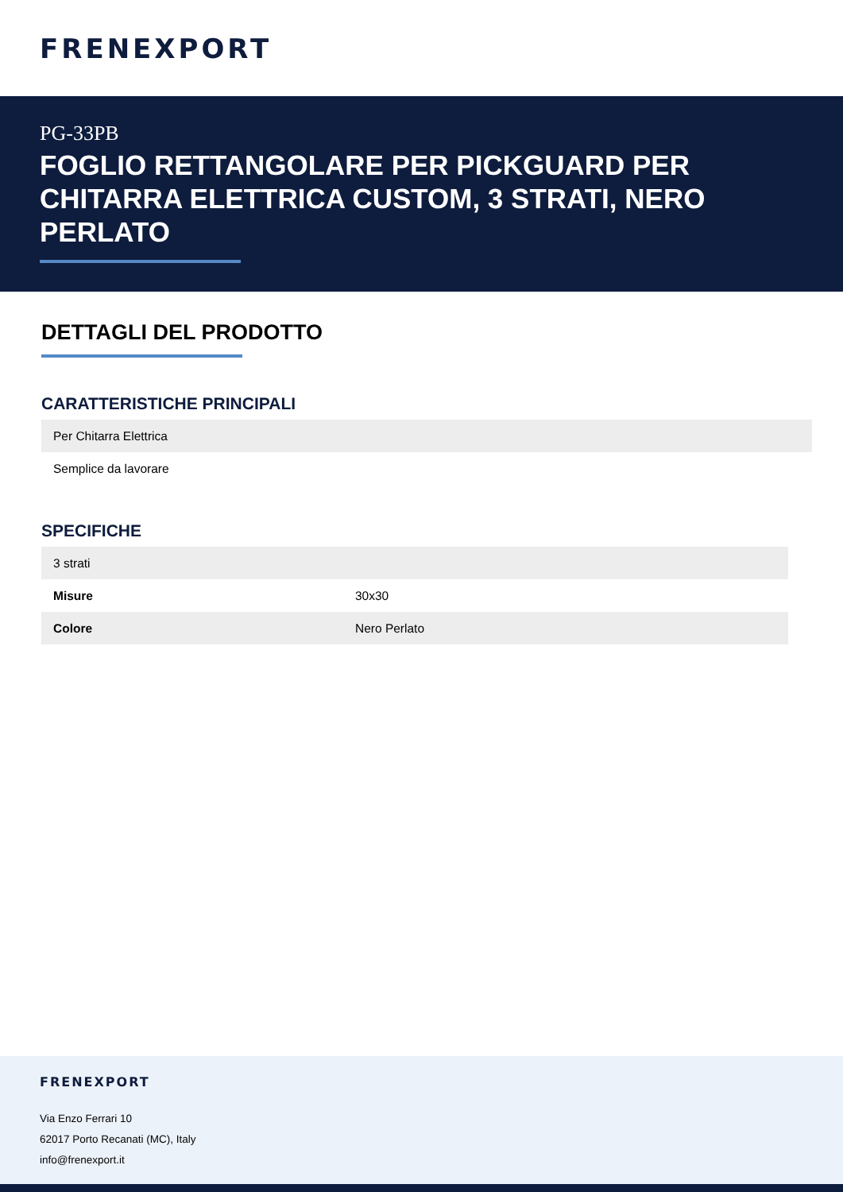FRENEXPORT
PG-33PB
FOGLIO RETTANGOLARE PER PICKGUARD PER CHITARRA ELETTRICA CUSTOM, 3 STRATI, NERO PERLATO
DETTAGLI DEL PRODOTTO
CARATTERISTICHE PRINCIPALI
| Per Chitarra Elettrica |
| Semplice da lavorare |
SPECIFICHE
| 3 strati | |
| Misure | 30x30 |
| Colore | Nero Perlato |
FRENEXPORT
Via Enzo Ferrari 10
62017 Porto Recanati (MC), Italy
info@frenexport.it